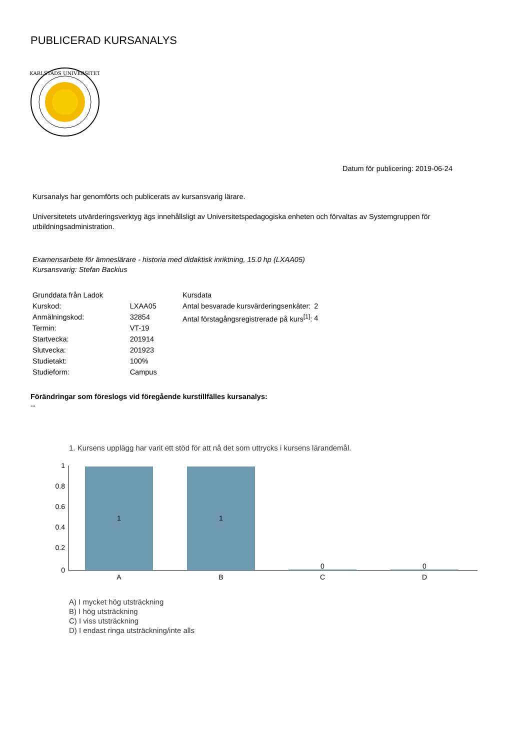PUBLICERAD KURSANALYS
KARLSTADS UNIVERSITET
Datum för publicering: 2019-06-24
Kursanalys har genomförts och publicerats av kursansvarig lärare.
Universitetets utvärderingsverktyg ägs innehållsligt av Universitetspedagogiska enheten och förvaltas av Systemgruppen för utbildningsadministration.
Examensarbete för ämneslärare - historia med didaktisk inriktning, 15.0 hp (LXAA05)
Kursansvarig: Stefan Backius
| Grunddata från Ladok | |
| --- | --- |
| Kurskod: | LXAA05 |
| Anmälningskod: | 32854 |
| Termin: | VT-19 |
| Startvecka: | 201914 |
| Slutvecka: | 201923 |
| Studietakt: | 100% |
| Studieform: | Campus |
| Kursdata | |
| --- | --- |
| Antal besvarade kursvärderingsenkäter: | 2 |
| Antal förstagångsregistrerade på kurs<sup>[1]</sup>: | 4 |
Förändringar som föreslogs vid föregående kurstillfälles kursanalys:
--
1. Kursens upplägg har varit ett stöd för att nå det som uttrycks i kursens lärandemål.
1
0.8
0.6
0.4
0.2
0
1
1
0
0
A
B
C
D
A) I mycket hög utsträckning
B) I hög utsträckning
C) I viss utsträckning
D) I endast ringa utsträckning/inte alls